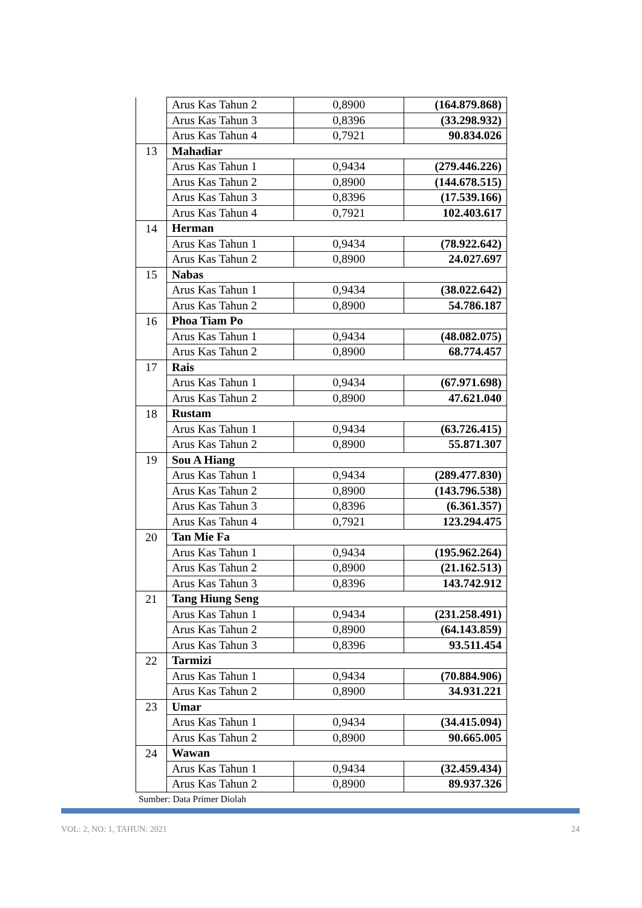| | Arus Kas Tahun 2 | 0,8900 | (164.879.868) |
| | Arus Kas Tahun 3 | 0,8396 | (33.298.932) |
| | Arus Kas Tahun 4 | 0,7921 | 90.834.026 |
| 13 | Mahadiar | | |
| | Arus Kas Tahun 1 | 0,9434 | (279.446.226) |
| | Arus Kas Tahun 2 | 0,8900 | (144.678.515) |
| | Arus Kas Tahun 3 | 0,8396 | (17.539.166) |
| | Arus Kas Tahun 4 | 0,7921 | 102.403.617 |
| 14 | Herman | | |
| | Arus Kas Tahun 1 | 0,9434 | (78.922.642) |
| | Arus Kas Tahun 2 | 0,8900 | 24.027.697 |
| 15 | Nabas | | |
| | Arus Kas Tahun 1 | 0,9434 | (38.022.642) |
| | Arus Kas Tahun 2 | 0,8900 | 54.786.187 |
| 16 | Phoa Tiam Po | | |
| | Arus Kas Tahun 1 | 0,9434 | (48.082.075) |
| | Arus Kas Tahun 2 | 0,8900 | 68.774.457 |
| 17 | Rais | | |
| | Arus Kas Tahun 1 | 0,9434 | (67.971.698) |
| | Arus Kas Tahun 2 | 0,8900 | 47.621.040 |
| 18 | Rustam | | |
| | Arus Kas Tahun 1 | 0,9434 | (63.726.415) |
| | Arus Kas Tahun 2 | 0,8900 | 55.871.307 |
| 19 | Sou A Hiang | | |
| | Arus Kas Tahun 1 | 0,9434 | (289.477.830) |
| | Arus Kas Tahun 2 | 0,8900 | (143.796.538) |
| | Arus Kas Tahun 3 | 0,8396 | (6.361.357) |
| | Arus Kas Tahun 4 | 0,7921 | 123.294.475 |
| 20 | Tan Mie Fa | | |
| | Arus Kas Tahun 1 | 0,9434 | (195.962.264) |
| | Arus Kas Tahun 2 | 0,8900 | (21.162.513) |
| | Arus Kas Tahun 3 | 0,8396 | 143.742.912 |
| 21 | Tang Hiung Seng | | |
| | Arus Kas Tahun 1 | 0,9434 | (231.258.491) |
| | Arus Kas Tahun 2 | 0,8900 | (64.143.859) |
| | Arus Kas Tahun 3 | 0,8396 | 93.511.454 |
| 22 | Tarmizi | | |
| | Arus Kas Tahun 1 | 0,9434 | (70.884.906) |
| | Arus Kas Tahun 2 | 0,8900 | 34.931.221 |
| 23 | Umar | | |
| | Arus Kas Tahun 1 | 0,9434 | (34.415.094) |
| | Arus Kas Tahun 2 | 0,8900 | 90.665.005 |
| 24 | Wawan | | |
| | Arus Kas Tahun 1 | 0,9434 | (32.459.434) |
| | Arus Kas Tahun 2 | 0,8900 | 89.937.326 |
Sumber: Data Primer Diolah
VOL: 2, NO: 1, TAHUN: 2021 24